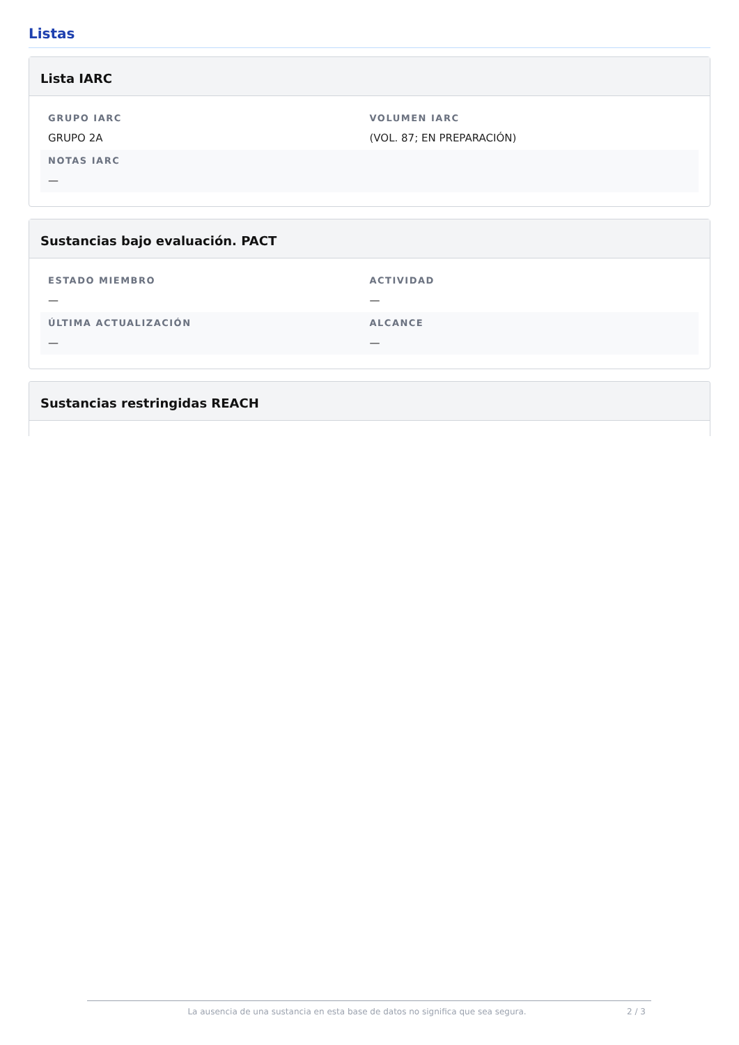Listas
Lista IARC
GRUPO IARC
GRUPO 2A
VOLUMEN IARC
(VOL. 87; EN PREPARACIÓN)
NOTAS IARC
—
Sustancias bajo evaluación. PACT
ESTADO MIEMBRO
—
ACTIVIDAD
—
ÚLTIMA ACTUALIZACIÓN
—
ALCANCE
—
Sustancias restringidas REACH
La ausencia de una sustancia en esta base de datos no significa que sea segura. 2 / 3